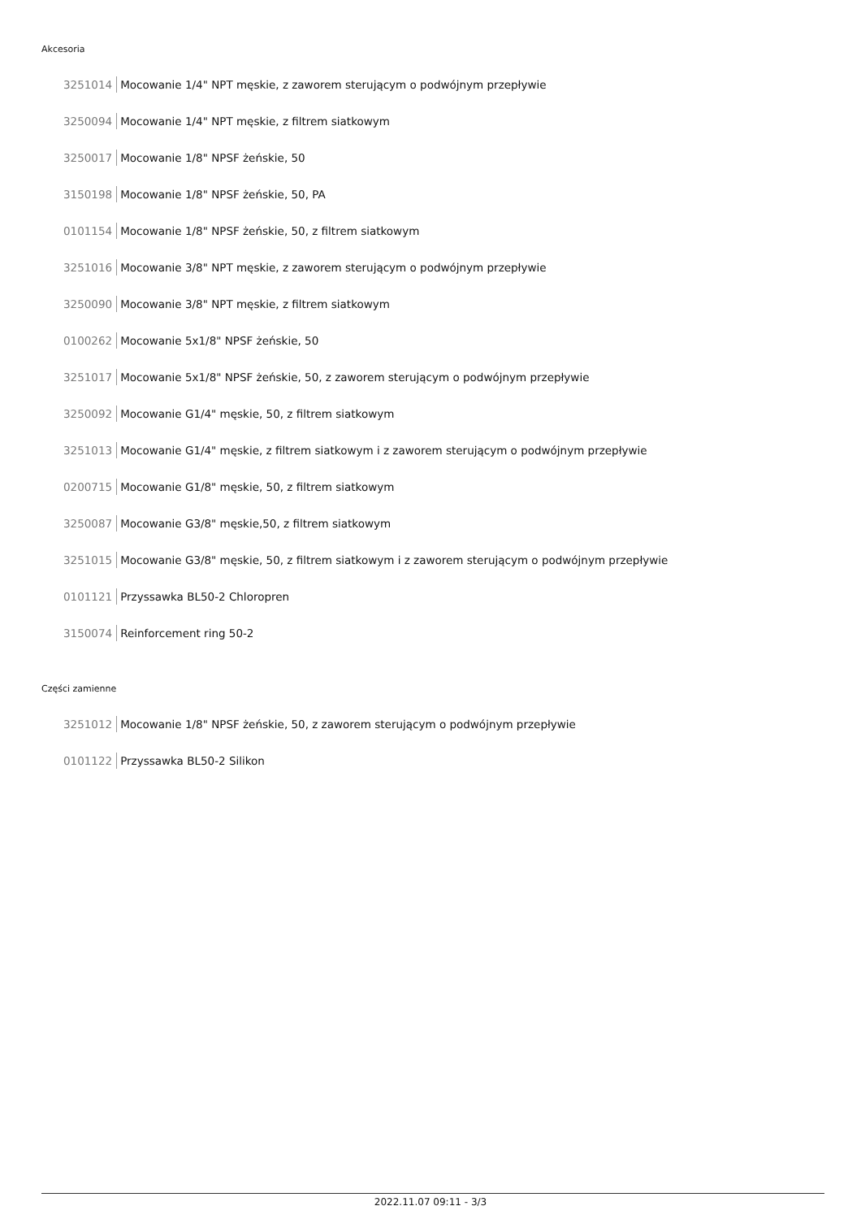Akcesoria
3251014 Mocowanie 1/4" NPT męskie, z zaworem sterującym o podwójnym przepływie
3250094 Mocowanie 1/4" NPT męskie, z filtrem siatkowym
3250017 Mocowanie 1/8" NPSF żeńskie, 50
3150198 Mocowanie 1/8" NPSF żeńskie, 50, PA
0101154 Mocowanie 1/8" NPSF żeńskie, 50, z filtrem siatkowym
3251016 Mocowanie 3/8" NPT męskie, z zaworem sterującym o podwójnym przepływie
3250090 Mocowanie 3/8" NPT męskie, z filtrem siatkowym
0100262 Mocowanie 5x1/8" NPSF żeńskie, 50
3251017 Mocowanie 5x1/8" NPSF żeńskie, 50, z zaworem sterującym o podwójnym przepływie
3250092 Mocowanie G1/4" męskie, 50, z filtrem siatkowym
3251013 Mocowanie G1/4" męskie, z filtrem siatkowym i z zaworem sterującym o podwójnym przepływie
0200715 Mocowanie G1/8" męskie, 50, z filtrem siatkowym
3250087 Mocowanie G3/8" męskie,50, z filtrem siatkowym
3251015 Mocowanie G3/8" męskie, 50, z filtrem siatkowym i z zaworem sterującym o podwójnym przepływie
0101121 Przyssawka BL50-2 Chloropren
3150074 Reinforcement ring 50-2
Części zamienne
3251012 Mocowanie 1/8" NPSF żeńskie, 50, z zaworem sterującym o podwójnym przepływie
0101122 Przyssawka BL50-2 Silikon
2022.11.07 09:11 - 3/3